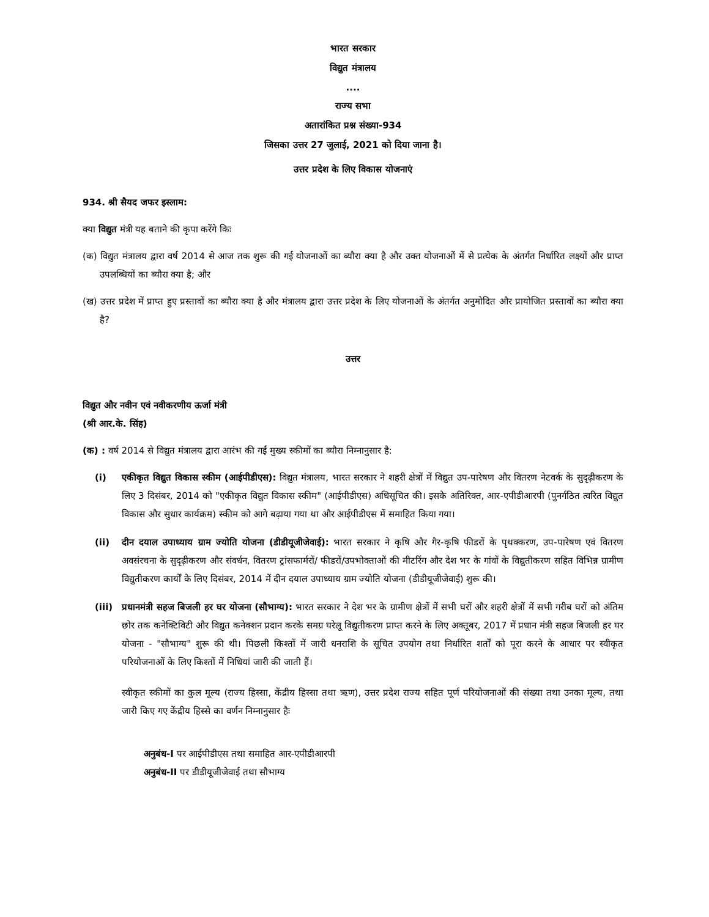भारत सरकार
विद्युत मंत्रालय
....
राज्य सभा
अतारांकित प्रश्न संख्या-934
जिसका उत्तर 27 जुलाई, 2021 को दिया जाना है।
उत्तर प्रदेश के लिए विकास योजनाएं
934. श्री सैयद जफर इस्लाम:
क्या विद्युत मंत्री यह बताने की कृपा करेंगे किः
(क) विद्युत मंत्रालय द्वारा वर्ष 2014 से आज तक शुरू की गई योजनाओं का ब्यौरा क्या है और उक्त योजनाओं में से प्रत्येक के अंतर्गत निर्धारित लक्ष्यों और प्राप्त उपलब्धियों का ब्यौरा क्या है; और
(ख) उत्तर प्रदेश में प्राप्त हुए प्रस्तावों का ब्यौरा क्या है और मंत्रालय द्वारा उत्तर प्रदेश के लिए योजनाओं के अंतर्गत अनुमोदित और प्रायोजित प्रस्तावों का ब्यौरा क्या है?
उत्तर
विद्युत और नवीन एवं नवीकरणीय ऊर्जा मंत्री
(श्री आर.के. सिंह)
(क) : वर्ष 2014 से विद्युत मंत्रालय द्वारा आरंभ की गईं मुख्य स्कीमों का ब्यौरा निम्नानुसार है:
(i) एकीकृत विद्युत विकास स्कीम (आईपीडीएस): विद्युत मंत्रालय, भारत सरकार ने शहरी क्षेत्रों में विद्युत उप-पारेषण और वितरण नेटवर्क के सुदृढ़ीकरण के लिए 3 दिसंबर, 2014 को "एकीकृत विद्युत विकास स्कीम" (आईपीडीएस) अधिसूचित की। इसके अतिरिक्त, आर-एपीडीआरपी (पुनर्गठित त्वरित विद्युत विकास और सुधार कार्यक्रम) स्कीम को आगे बढ़ाया गया था और आईपीडीएस में समाहित किया गया।
(ii) दीन दयाल उपाध्याय ग्राम ज्योति योजना (डीडीयूजीजेवाई): भारत सरकार ने कृषि और गैर-कृषि फीडरों के पृथक्करण, उप-पारेषण एवं वितरण अवसंरचना के सुदृढ़ीकरण और संवर्धन, वितरण ट्रांसफार्मरों/ फीडरों/उपभोक्ताओं की मीटरिंग और देश भर के गांवों के विद्युतीकरण सहित विभिन्न ग्रामीण विद्युतीकरण कार्यों के लिए दिसंबर, 2014 में दीन दयाल उपाध्याय ग्राम ज्योति योजना (डीडीयूजीजेवाई) शुरू की।
(iii)
प्रधानमंत्री सहज बिजली हर घर योजना (सौभाग्य): भारत सरकार ने देश भर के ग्रामीण क्षेत्रों में सभी घरों और शहरी क्षेत्रों में सभी गरीब घरों को अंतिम छोर तक कनेक्टिविटी और विद्युत कनेक्शन प्रदान करके समग्र घरेलू विद्युतीकरण प्राप्त करने के लिए अक्तूबर, 2017 में प्रधान मंत्री सहज बिजली हर घर योजना - "सौभाग्य" शुरू की थी। पिछली किश्तों में जारी धनराशि के सूचित उपयोग तथा निर्धारित शर्तों को पूरा करने के आधार पर स्वीकृत परियोजनाओं के लिए किश्तों में निधियां जारी की जाती हैं।
स्वीकृत स्कीमों का कुल मूल्य (राज्य हिस्सा, केंद्रीय हिस्सा तथा ऋण), उत्तर प्रदेश राज्य सहित पूर्ण परियोजनाओं की संख्या तथा उनका मूल्य, तथा जारी किए गए केंद्रीय हिस्से का वर्णन निम्नानुसार हैः
अनुबंध-I पर आईपीडीएस तथा समाहित आर-एपीडीआरपी
अनुबंध-II पर डीडीयूजीजेवाई तथा सौभाग्य